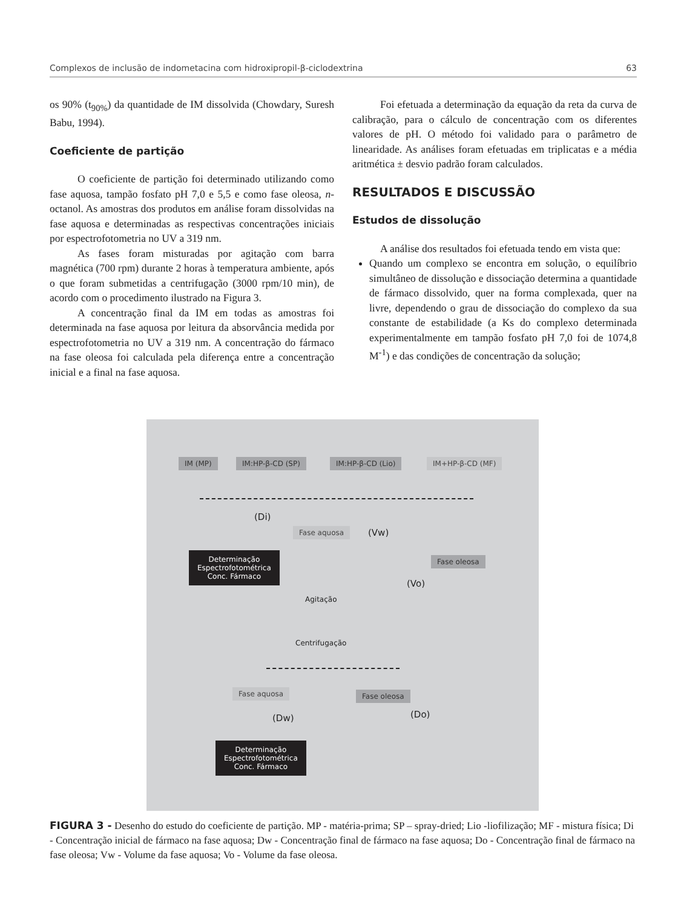Complexos de inclusão de indometacina com hidroxipropil-β-ciclodextrina 63
os 90% (t<sub>90%</sub>) da quantidade de IM dissolvida (Chowdary, Suresh Babu, 1994).
Coeficiente de partição
O coeficiente de partição foi determinado utilizando como fase aquosa, tampão fosfato pH 7,0 e 5,5 e como fase oleosa, n-octanol. As amostras dos produtos em análise foram dissolvidas na fase aquosa e determinadas as respectivas concentrações iniciais por espectrofotometria no UV a 319 nm.
As fases foram misturadas por agitação com barra magnética (700 rpm) durante 2 horas à temperatura ambiente, após o que foram submetidas a centrifugação (3000 rpm/10 min), de acordo com o procedimento ilustrado na Figura 3.
A concentração final da IM em todas as amostras foi determinada na fase aquosa por leitura da absorvância medida por espectrofotometria no UV a 319 nm. A concentração do fármaco na fase oleosa foi calculada pela diferença entre a concentração inicial e a final na fase aquosa.
Foi efetuada a determinação da equação da reta da curva de calibração, para o cálculo de concentração com os diferentes valores de pH. O método foi validado para o parâmetro de linearidade. As análises foram efetuadas em triplicatas e a média aritmética ± desvio padrão foram calculados.
RESULTADOS E DISCUSSÃO
Estudos de dissolução
A análise dos resultados foi efetuada tendo em vista que:
Quando um complexo se encontra em solução, o equilíbrio simultâneo de dissolução e dissociação determina a quantidade de fármaco dissolvido, quer na forma complexada, quer na livre, dependendo o grau de dissociação do complexo da sua constante de estabilidade (a Ks do complexo determinada experimentalmente em tampão fosfato pH 7,0 foi de 1074,8 M<sup>-1</sup>) e das condições de concentração da solução;
IM (MP) IM:HP-β-CD (SP) IM:HP-β-CD (Lio) IM+HP-β-CD (MF)
(Di)
Fase aquosa (Vw)
Determinação
Espectrofotométrica
Conc. Fármaco
Fase oleosa
(Vo)
Agitação
Centrifugação
Fase aquosa Fase oleosa
(Dw) (Do)
Determinação
Espectrofotométrica
Conc. Fármaco
FIGURA 3 - Desenho do estudo do coeficiente de partição. MP - matéria-prima; SP – spray-dried; Lio -liofilização; MF - mistura física; Di - Concentração inicial de fármaco na fase aquosa; Dw - Concentração final de fármaco na fase aquosa; Do - Concentração final de fármaco na fase oleosa; Vw - Volume da fase aquosa; Vo - Volume da fase oleosa.